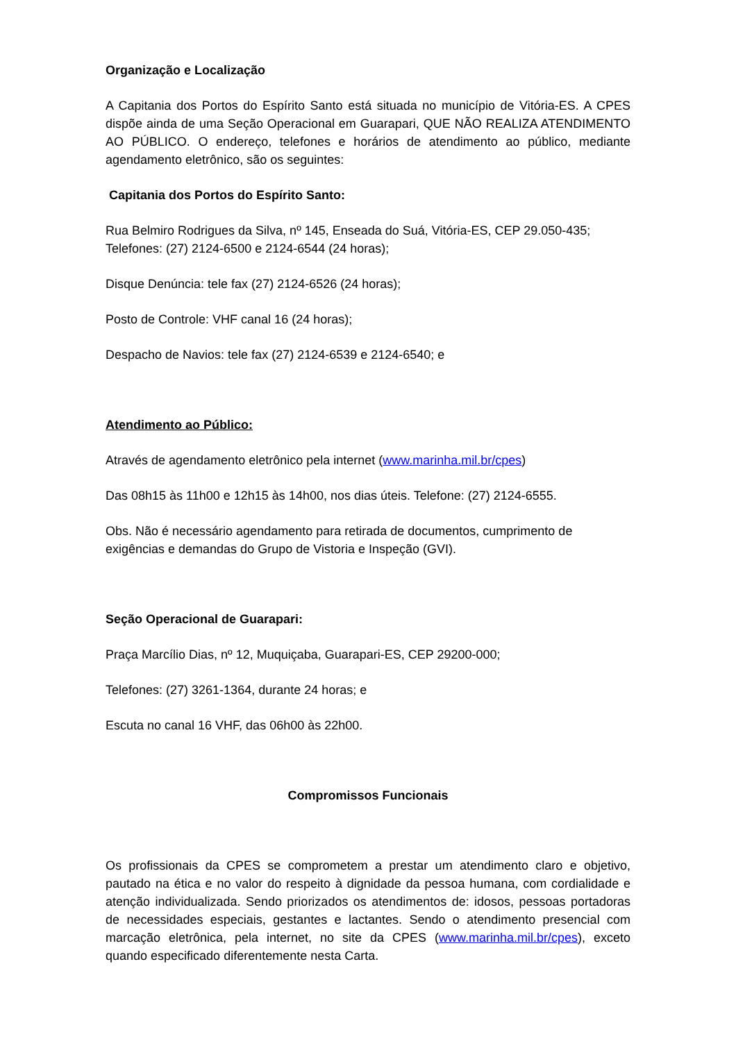Organização e Localização
A Capitania dos Portos do Espírito Santo está situada no município de Vitória-ES. A CPES dispõe ainda de uma Seção Operacional em Guarapari, QUE NÃO REALIZA ATENDIMENTO AO PÚBLICO. O endereço, telefones e horários de atendimento ao público, mediante agendamento eletrônico, são os seguintes:
Capitania dos Portos do Espírito Santo:
Rua Belmiro Rodrigues da Silva, nº 145, Enseada do Suá, Vitória-ES, CEP 29.050-435;
Telefones: (27) 2124-6500 e 2124-6544 (24 horas);
Disque Denúncia: tele fax (27) 2124-6526 (24 horas);
Posto de Controle: VHF canal 16 (24 horas);
Despacho de Navios: tele fax (27) 2124-6539 e 2124-6540; e
Atendimento ao Público:
Através de agendamento eletrônico pela internet (www.marinha.mil.br/cpes)
Das 08h15 às 11h00 e 12h15 às 14h00, nos dias úteis. Telefone: (27) 2124-6555.
Obs. Não é necessário agendamento para retirada de documentos, cumprimento de exigências e demandas do Grupo de Vistoria e Inspeção (GVI).
Seção Operacional de Guarapari:
Praça Marcílio Dias, nº 12, Muquiçaba, Guarapari-ES, CEP 29200-000;
Telefones: (27) 3261-1364, durante 24 horas; e
Escuta no canal 16 VHF, das 06h00 às 22h00.
Compromissos Funcionais
Os profissionais da CPES se comprometem a prestar um atendimento claro e objetivo, pautado na ética e no valor do respeito à dignidade da pessoa humana, com cordialidade e atenção individualizada. Sendo priorizados os atendimentos de: idosos, pessoas portadoras de necessidades especiais, gestantes e lactantes. Sendo o atendimento presencial com marcação eletrônica, pela internet, no site da CPES (www.marinha.mil.br/cpes), exceto quando especificado diferentemente nesta Carta.